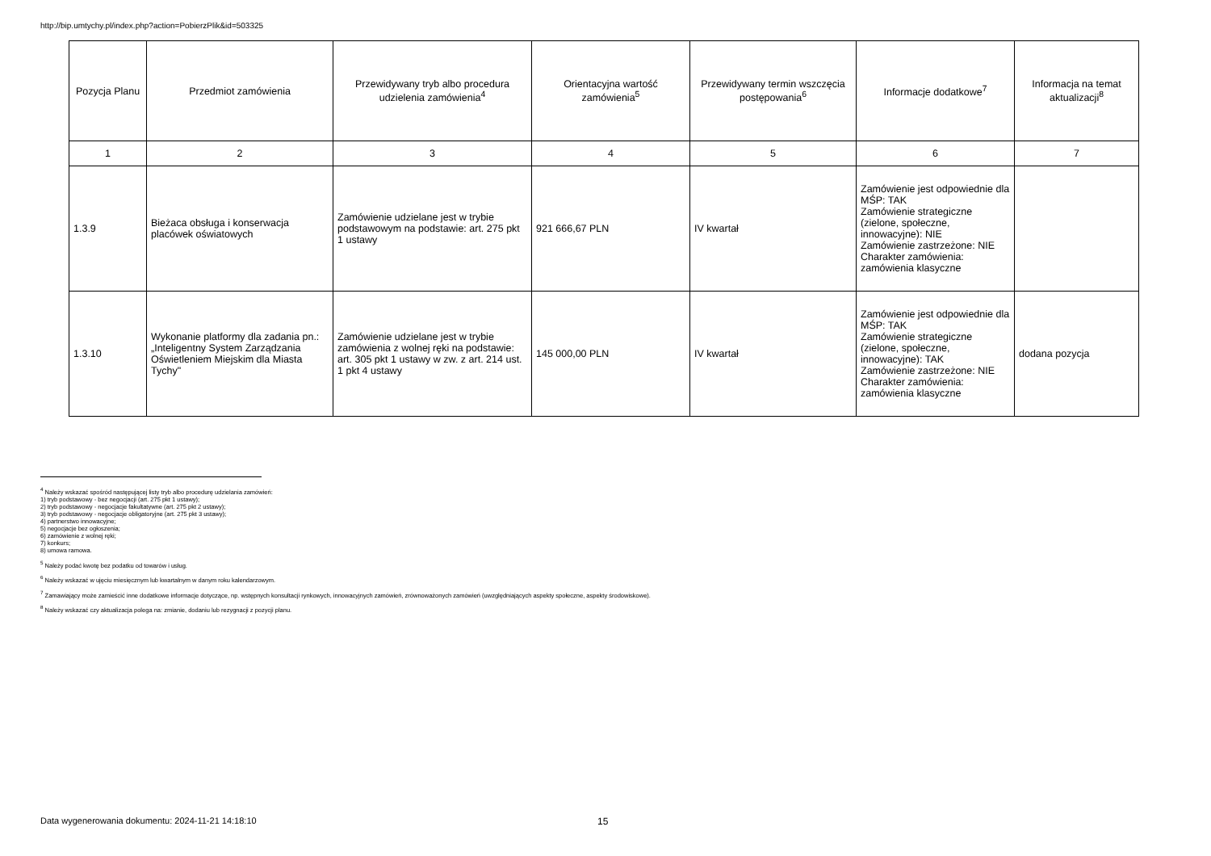http://bip.umtychy.pl/index.php?action=PobierzPlik&id=503325
| Pozycja Planu | Przedmiot zamówienia | Przewidywany tryb albo procedura udzielenia zamówienia<sup>4</sup> | Orientacyjna wartość zamówienia<sup>5</sup> | Przewidywany termin wszczęcia postępowania<sup>6</sup> | Informacje dodatkowe<sup>7</sup> | Informacja na temat aktualizacji<sup>8</sup> |
| --- | --- | --- | --- | --- | --- | --- |
| 1 | 2 | 3 | 4 | 5 | 6 | 7 |
| 1.3.9 | Bieżaca obsługa i konserwacja placówek oświatowych | Zamówienie udzielane jest w trybie podstawowym na podstawie: art. 275 pkt 1 ustawy | 921 666,67 PLN | IV kwartał | Zamówienie jest odpowiednie dla MŚP: TAK Zamówienie strategiczne (zielone, społeczne, innowacyjne): NIE Zamówienie zastrzeżone: NIE Charakter zamówienia: zamówienia klasyczne | |
| 1.3.10 | Wykonanie platformy dla zadania pn.: „Inteligentny System Zarządzania Oświetleniem Miejskim dla Miasta Tychy" | Zamówienie udzielane jest w trybie zamówienia z wolnej ręki na podstawie: art. 305 pkt 1 ustawy w zw. z art. 214 ust. 1 pkt 4 ustawy | 145 000,00 PLN | IV kwartał | Zamówienie jest odpowiednie dla MŚP: TAK Zamówienie strategiczne (zielone, społeczne, innowacyjne): TAK Zamówienie zastrzeżone: NIE Charakter zamówienia: zamówienia klasyczne | dodana pozycja |
<sup>4</sup> Należy wskazać spośród następującej listy tryb albo procedurę udzielania zamówień:
1) tryb podstawowy - bez negocjacji (art. 275 pkt 1 ustawy);
2) tryb podstawowy - negocjacje fakultatywne (art. 275 pkt 2 ustawy);
3) tryb podstawowy - negocjacje obligatoryjne (art. 275 pkt 3 ustawy);
4) partnerstwo innowacyjne;
5) negocjacje bez ogłoszenia;
6) zamówienie z wolnej ręki;
7) konkurs;
8) umowa ramowa.
<sup>5</sup> Należy podać kwotę bez podatku od towarów i usług.
<sup>6</sup> Należy wskazać w ujęciu miesięcznym lub kwartalnym w danym roku kalendarzowym.
<sup>7</sup> Zamawiający może zamieścić inne dodatkowe informacje dotyczące, np. wstępnych konsultacji rynkowych, innowacyjnych zamówień, zrównoważonych zamówień (uwzględniających aspekty społeczne, aspekty środowiskowe).
<sup>8</sup> Należy wskazać czy aktualizacja polega na: zmianie, dodaniu lub rezygnacji z pozycji planu.
Data wygenerowania dokumentu: 2024-11-21 14:18:10
15